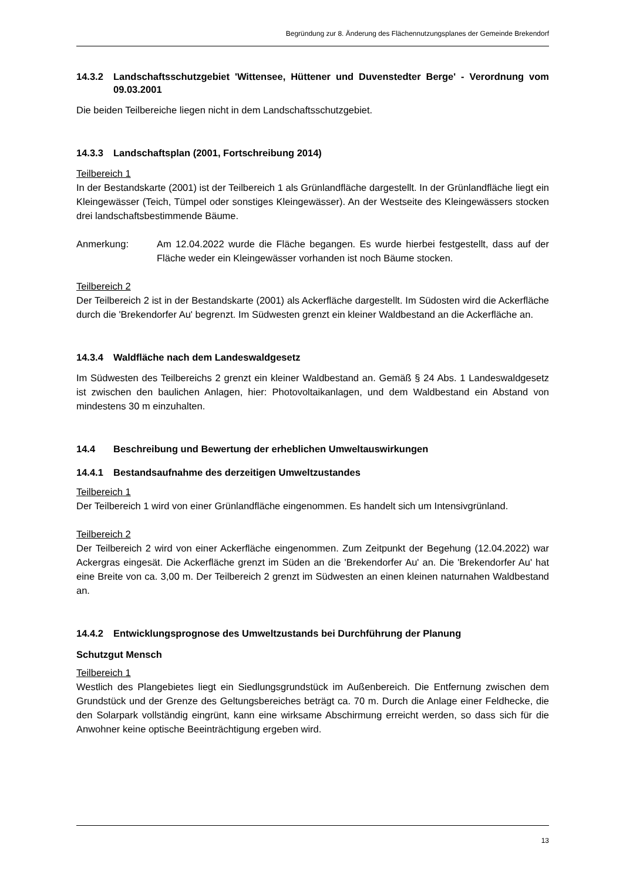Begründung zur 8. Änderung des Flächennutzungsplanes der Gemeinde Brekendorf
14.3.2 Landschaftsschutzgebiet 'Wittensee, Hüttener und Duvenstedter Berge' - Verordnung vom 09.03.2001
Die beiden Teilbereiche liegen nicht in dem Landschaftsschutzgebiet.
14.3.3 Landschaftsplan (2001, Fortschreibung 2014)
Teilbereich 1
In der Bestandskarte (2001) ist der Teilbereich 1 als Grünlandfläche dargestellt. In der Grünlandfläche liegt ein Kleingewässer (Teich, Tümpel oder sonstiges Kleingewässer). An der Westseite des Kleingewässers stocken drei landschaftsbestimmende Bäume.
Anmerkung:
Am 12.04.2022 wurde die Fläche begangen. Es wurde hierbei festgestellt, dass auf der Fläche weder ein Kleingewässer vorhanden ist noch Bäume stocken.
Teilbereich 2
Der Teilbereich 2 ist in der Bestandskarte (2001) als Ackerfläche dargestellt. Im Südosten wird die Ackerfläche durch die 'Brekendorfer Au' begrenzt. Im Südwesten grenzt ein kleiner Wald­bestand an die Ackerfläche an.
14.3.4 Waldfläche nach dem Landeswaldgesetz
Im Südwesten des Teilbereichs 2 grenzt ein kleiner Waldbestand an. Gemäß § 24 Abs. 1 Landeswaldgesetz ist zwischen den baulichen Anlagen, hier: Photovoltaikanlagen, und dem Waldbestand ein Abstand von mindestens 30 m einzuhalten.
14.4 Beschreibung und Bewertung der erheblichen Umweltauswirkungen
14.4.1 Bestandsaufnahme des derzeitigen Umweltzustandes
Teilbereich 1
Der Teilbereich 1 wird von einer Grünlandfläche eingenommen. Es handelt sich um Intensiv­grünland.
Teilbereich 2
Der Teilbereich 2 wird von einer Ackerfläche eingenommen. Zum Zeitpunkt der Begehung (12.04.2022) war Ackergras eingesät. Die Ackerfläche grenzt im Süden an die 'Brekendorfer Au' an. Die 'Brekendorfer Au' hat eine Breite von ca. 3,00 m. Der Teilbereich 2 grenzt im Südwesten an einen kleinen naturnahen Waldbestand an.
14.4.2 Entwicklungsprognose des Umweltzustands bei Durchführung der Planung
Schutzgut Mensch
Teilbereich 1
Westlich des Plangebietes liegt ein Siedlungsgrundstück im Außenbereich. Die Entfernung zwischen dem Grundstück und der Grenze des Geltungsbereiches beträgt ca. 70 m. Durch die Anlage einer Feldhecke, die den Solarpark vollständig eingrünt, kann eine wirksame Abschirmung erreicht werden, so dass sich für die Anwohner keine optische Beeinträchtigung ergeben wird.
13